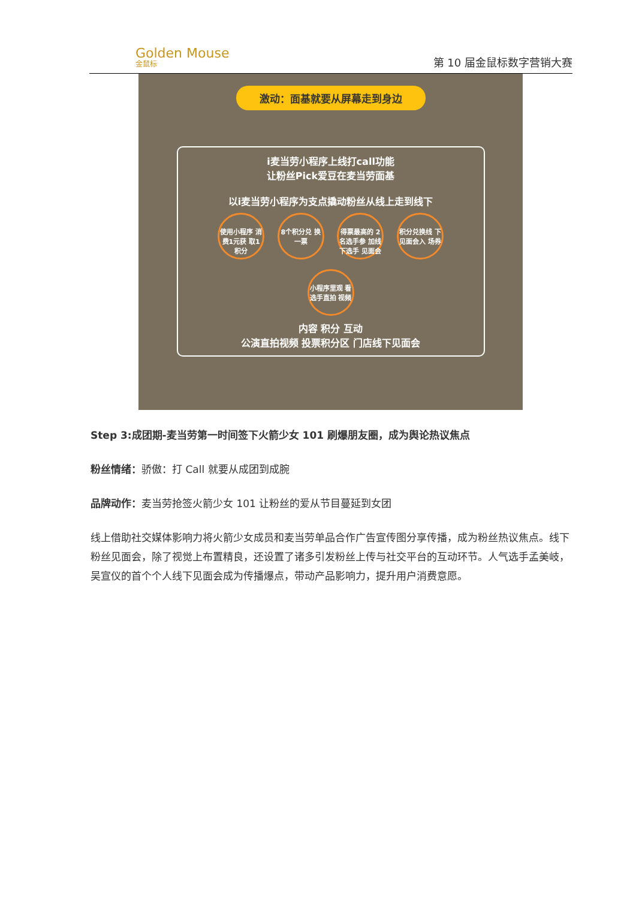Golden Mouse
金鼠标
第 10 届金鼠标数字营销大赛
激动：面基就要从屏幕走到身边
i麦当劳小程序上线打call功能
让粉丝Pick爱豆在麦当劳面基
以i麦当劳小程序为支点撬动粉丝从线上走到线下
使用小程序 消费1元获 取1积分 8个积分兑 换一票 得票最高的 2名选手参 加线下选手 见面会 积分兑换线 下见面会入 场券 小程序里观 看选手直拍 视频
内容 积分 互动
公演直拍视频 投票积分区 门店线下见面会
Step 3:成团期-麦当劳第一时间签下火箭少女 101 刷爆朋友圈，成为舆论热议焦点
粉丝情绪：骄傲：打 Call 就要从成团到成腕
品牌动作：麦当劳抢签火箭少女 101 让粉丝的爱从节目蔓延到女团
线上借助社交媒体影响力将火箭少女成员和麦当劳单品合作广告宣传图分享传播，成为粉丝热议焦点。线下粉丝见面会，除了视觉上布置精良，还设置了诸多引发粉丝上传与社交平台的互动环节。人气选手孟美岐，吴宣仪的首个个人线下见面会成为传播爆点，带动产品影响力，提升用户消费意愿。